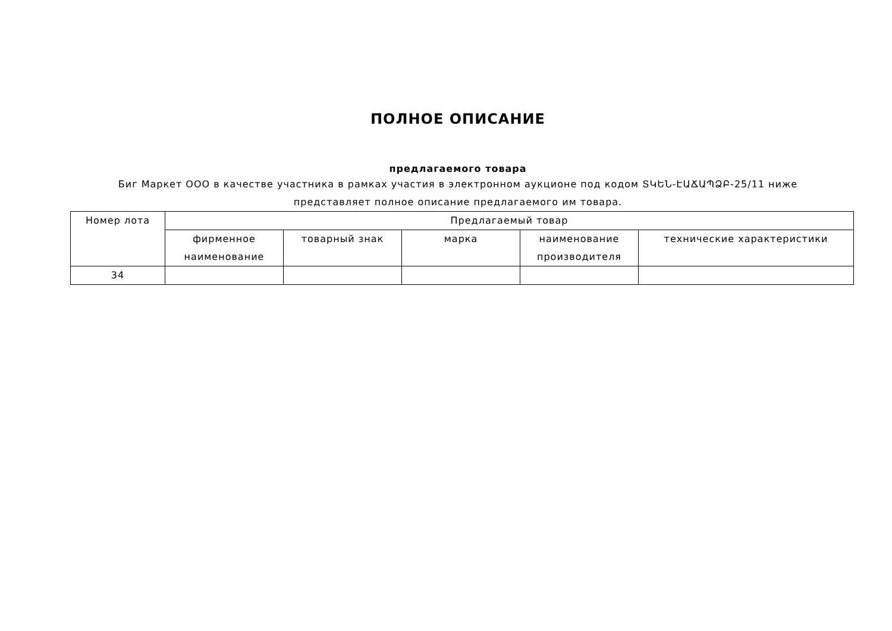ПОЛНОЕ ОПИСАНИЕ
предлагаемого товара
Биг Маркет ООО в качестве участника в рамках участия в электронном аукционе под кодом ՏԿԵՆ-ԷԱՃԱՊՁԲ-25/11 ниже представляет полное описание предлагаемого им товара.
| Номер лота | Предлагаемый товар | | | | |
| --- | --- | --- | --- | --- | --- |
| | фирменное наименование | товарный знак | марка | наименование производителя | технические характеристики |
| 34 | | | | | |